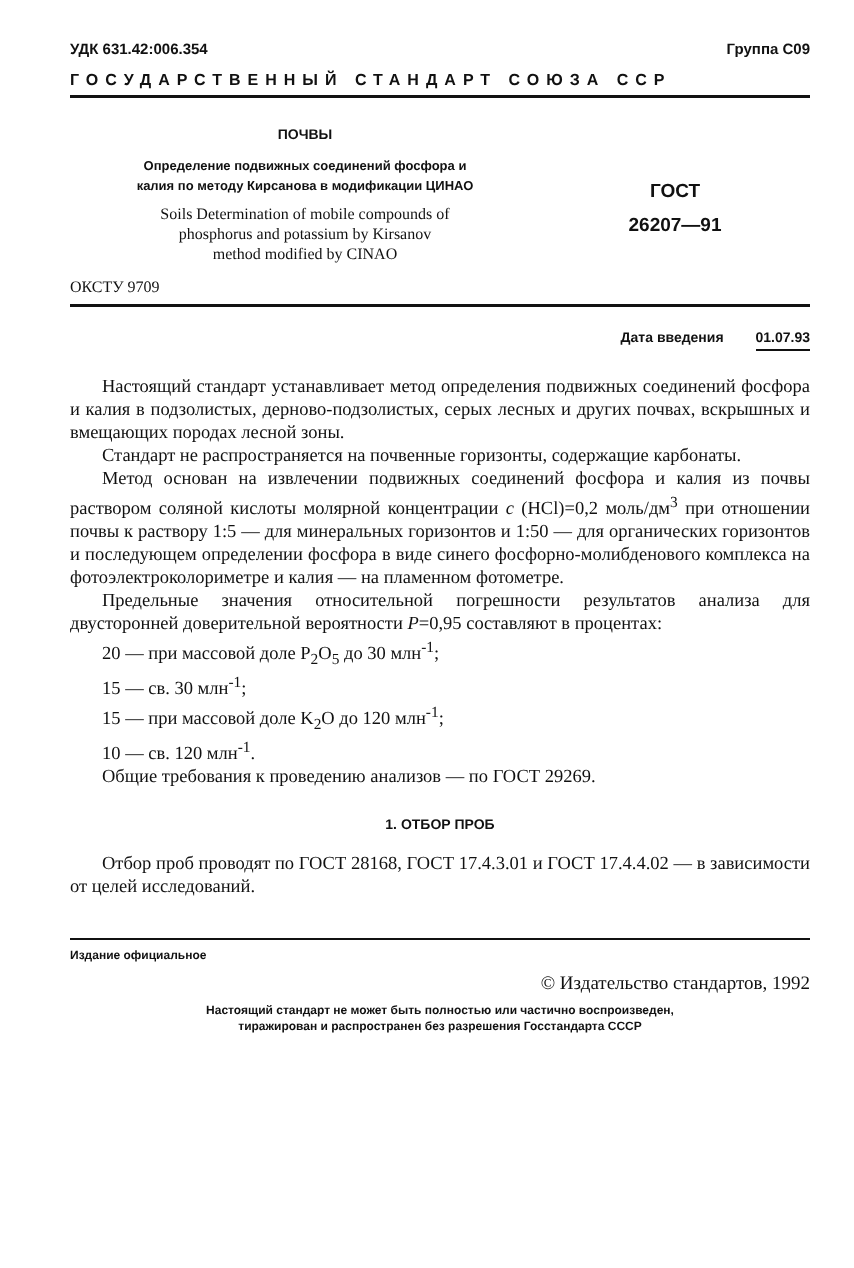УДК 631.42:006.354 Группа С09
ГОСУДАРСТВЕННЫЙ СТАНДАРТ СОЮЗА ССР
ПОЧВЫ
Определение подвижных соединений фосфора и
калия по методу Кирсанова в модификации ЦИНАО
Soils Determination of mobile compounds of
phosphorus and potassium by Kirsanov
method modified by CINAO
ГОСТ
26207—91
ОКСТУ 9709
Дата введения 01.07.93
Настоящий стандарт устанавливает метод определения подвижных соединений фосфора и калия в подзолистых, дерново-подзолистых, серых лесных и других почвах, вскрышных и вмещающих породах лесной зоны.
Стандарт не распространяется на почвенные горизонты, содержащие карбонаты.
Метод основан на извлечении подвижных соединений фосфора и калия из почвы раствором соляной кислоты молярной концентрации c (HCl)=0,2 моль/дм<sup>3</sup> при отношении почвы к раствору 1:5 — для минеральных горизонтов и 1:50 — для органических горизонтов и последующем определении фосфора в виде синего фосфорно-молибденового комплекса на фотоэлектроколориметре и калия — на пламенном фотометре.
Предельные значения относительной погрешности результатов анализа для двусторонней доверительной вероятности P=0,95 составляют в процентах:
20 — при массовой доле P<sub>2</sub>O<sub>5</sub> до 30 млн<sup>-1</sup>;
15 — св. 30 млн<sup>-1</sup>;
15 — при массовой доле K<sub>2</sub>O до 120 млн<sup>-1</sup>;
10 — св. 120 млн<sup>-1</sup>.
Общие требования к проведению анализов — по ГОСТ 29269.
1. ОТБОР ПРОБ
Отбор проб проводят по ГОСТ 28168, ГОСТ 17.4.3.01 и ГОСТ 17.4.4.02 — в зависимости от целей исследований.
Издание официальное
© Издательство стандартов, 1992
Настоящий стандарт не может быть полностью или частично воспроизведен,
тиражирован и распространен без разрешения Госстандарта СССР